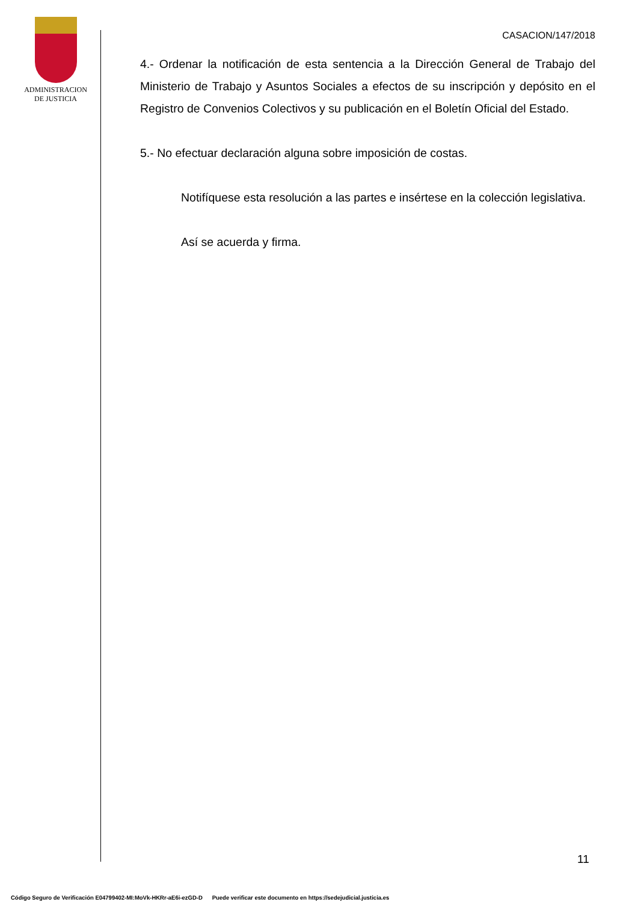ADMINISTRACION
DE JUSTICIA
CASACION/147/2018
4.- Ordenar la notificación de esta sentencia a la Dirección General de Trabajo del Ministerio de Trabajo y Asuntos Sociales a efectos de su inscripción y depósito en el Registro de Convenios Colectivos y su publicación en el Boletín Oficial del Estado.
5.- No efectuar declaración alguna sobre imposición de costas.
Notifíquese esta resolución a las partes e insértese en la colección legislativa.
Así se acuerda y firma.
11
Código Seguro de Verificación E04799402-MI:MoVk-HKRr-aE6i-ezGD-D Puede verificar este documento en https://sedejudicial.justicia.es